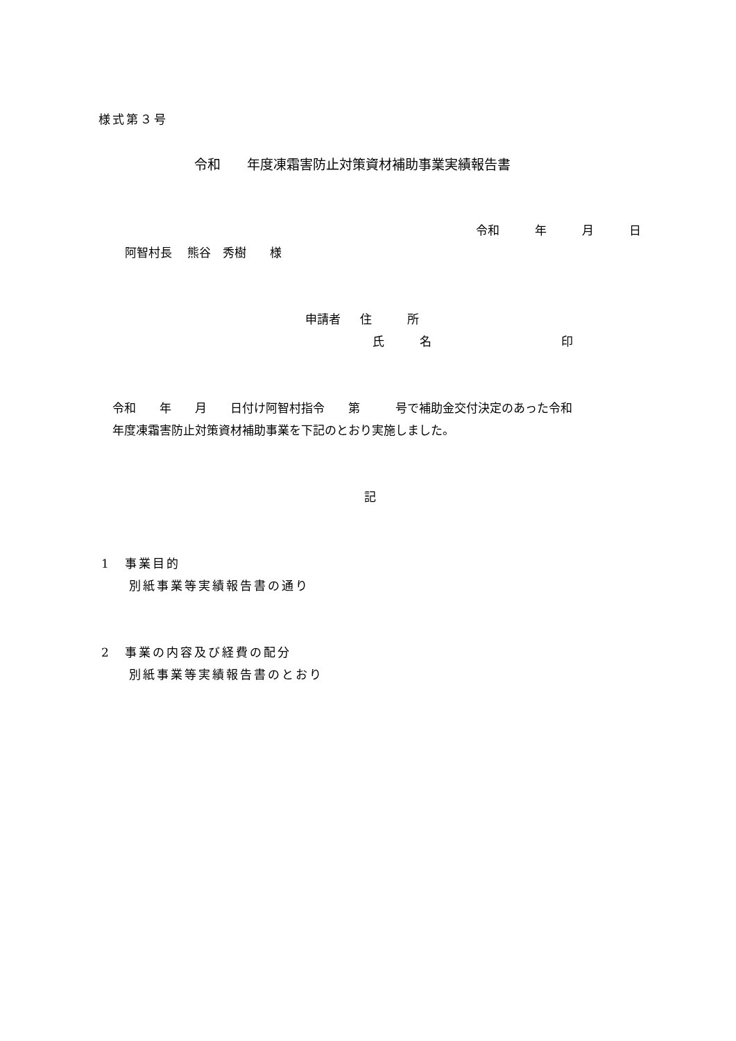様式第３号
令和　　年度凍霜害防止対策資材補助事業実績報告書
令和　　　年　　　月　　　日
阿智村長　 熊谷　秀樹　　様
申請者　 住　　　所
氏　　　名　　　　　　　　　　　印
令和　　年　　月　　日付け阿智村指令　　第　　　号で補助金交付決定のあった令和
年度凍霜害防止対策資材補助事業を下記のとおり実施しました。
記
1　事業目的
別紙事業等実績報告書の通り
2　事業の内容及び経費の配分
別紙事業等実績報告書のとおり